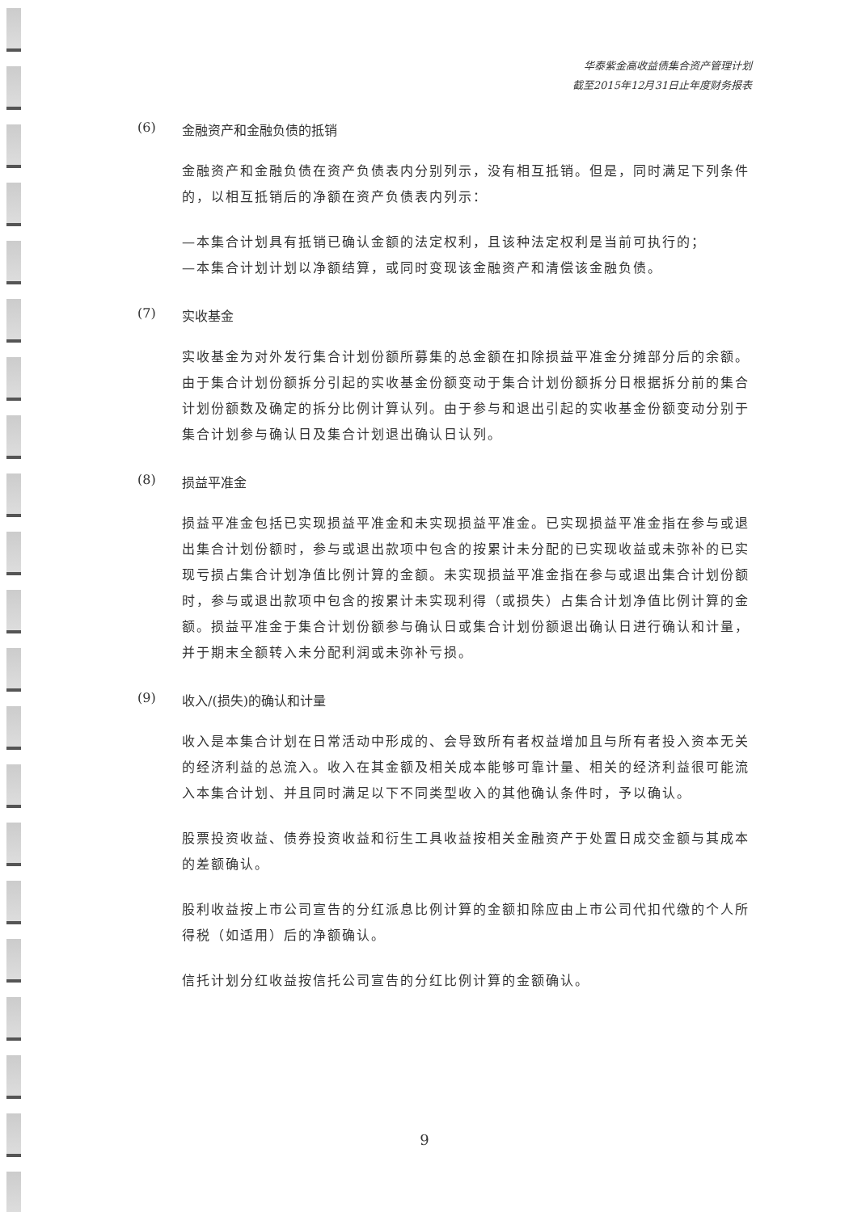华泰紫金高收益债集合资产管理计划
截至2015年12月31日止年度财务报表
(6) 金融资产和金融负债的抵销
金融资产和金融负债在资产负债表内分别列示，没有相互抵销。但是，同时满足下列条件的，以相互抵销后的净额在资产负债表内列示：
—本集合计划具有抵销已确认金额的法定权利，且该种法定权利是当前可执行的；
—本集合计划计划以净额结算，或同时变现该金融资产和清偿该金融负债。
(7) 实收基金
实收基金为对外发行集合计划份额所募集的总金额在扣除损益平准金分摊部分后的余额。由于集合计划份额拆分引起的实收基金份额变动于集合计划份额拆分日根据拆分前的集合计划份额数及确定的拆分比例计算认列。由于参与和退出引起的实收基金份额变动分别于集合计划参与确认日及集合计划退出确认日认列。
(8) 损益平准金
损益平准金包括已实现损益平准金和未实现损益平准金。已实现损益平准金指在参与或退出集合计划份额时，参与或退出款项中包含的按累计未分配的已实现收益或未弥补的已实现亏损占集合计划净值比例计算的金额。未实现损益平准金指在参与或退出集合计划份额时，参与或退出款项中包含的按累计未实现利得（或损失）占集合计划净值比例计算的金额。损益平准金于集合计划份额参与确认日或集合计划份额退出确认日进行确认和计量，并于期末全额转入未分配利润或未弥补亏损。
(9) 收入/(损失)的确认和计量
收入是本集合计划在日常活动中形成的、会导致所有者权益增加且与所有者投入资本无关的经济利益的总流入。收入在其金额及相关成本能够可靠计量、相关的经济利益很可能流入本集合计划、并且同时满足以下不同类型收入的其他确认条件时，予以确认。
股票投资收益、债券投资收益和衍生工具收益按相关金融资产于处置日成交金额与其成本的差额确认。
股利收益按上市公司宣告的分红派息比例计算的金额扣除应由上市公司代扣代缴的个人所得税（如适用）后的净额确认。
信托计划分红收益按信托公司宣告的分红比例计算的金额确认。
9